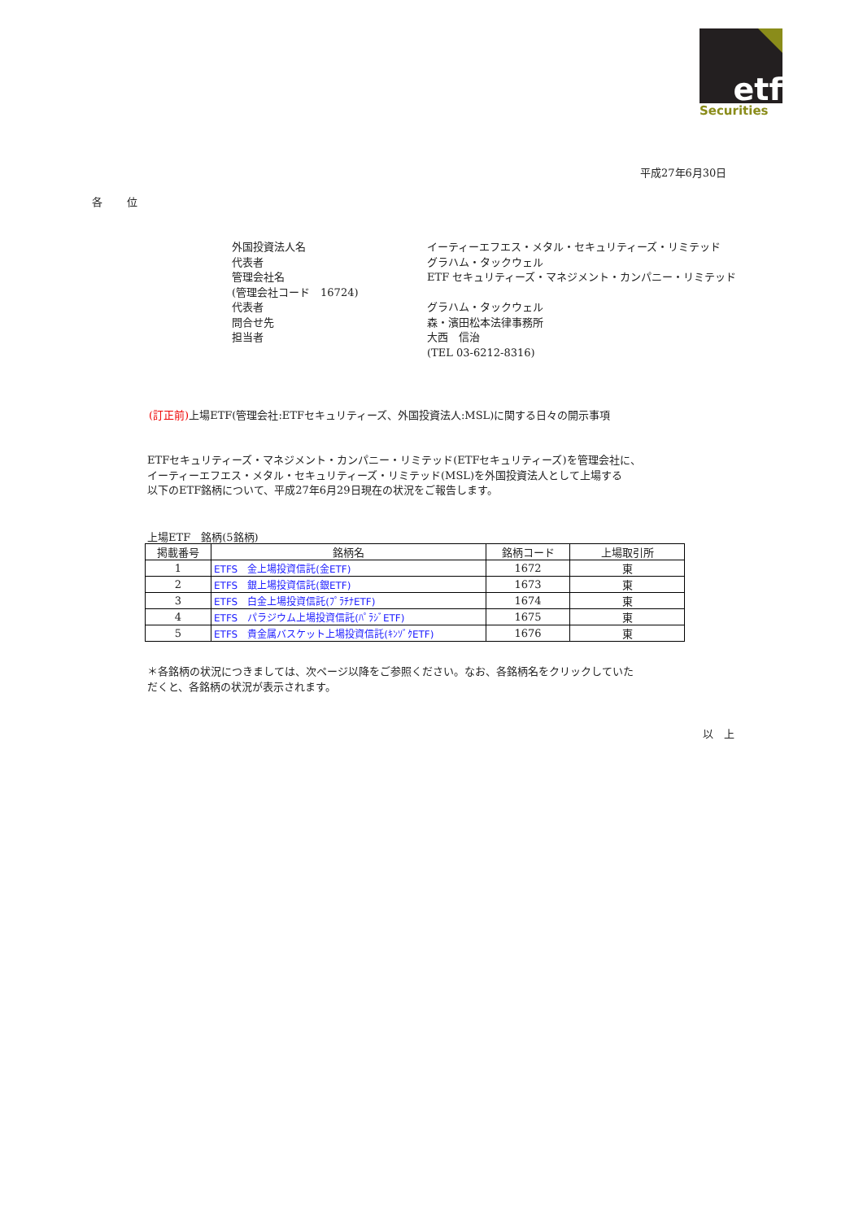etf
Securities
平成27年6月30日
各　　 位
外国投資法人名
イーティーエフエス・メタル・セキュリティーズ・リミテッド
代表者
グラハム・タックウェル
管理会社名
ETF セキュリティーズ・マネジメント・カンパニー・リミテッド
(管理会社コード　16724)
代表者
グラハム・タックウェル
問合せ先
森・濱田松本法律事務所
担当者
大西　信治
(TEL 03-6212-8316)
(訂正前) 上場ETF(管理会社:ETFセキュリティーズ、外国投資法人:MSL)に関する日々の開示事項
ETFセキュリティーズ・マネジメント・カンパニー・リミテッド(ETFセキュリティーズ)を管理会社に、
イーティーエフエス・メタル・セキュリティーズ・リミテッド(MSL)を外国投資法人として上場する
以下のETF銘柄について、平成27年6月29日現在の状況をご報告します。
上場ETF　銘柄(5銘柄)
| 掲載番号 | 銘柄名 | 銘柄コード | 上場取引所 |
| --- | --- | --- | --- |
| 1 | ETFS 金上場投資信託(金ETF) | 1672 | 東 |
| 2 | ETFS 銀上場投資信託(銀ETF) | 1673 | 東 |
| 3 | ETFS 白金上場投資信託(ﾌﾟﾗﾁﾅETF) | 1674 | 東 |
| 4 | ETFS パラジウム上場投資信託(ﾊﾟﾗｼﾞETF) | 1675 | 東 |
| 5 | ETFS 貴金属バスケット上場投資信託(ｷﾝｿﾞｸETF) | 1676 | 東 |
＊各銘柄の状況につきましては、次ページ以降をご参照ください。なお、各銘柄名をクリックしていた
だくと、各銘柄の状況が表示されます。
以　上